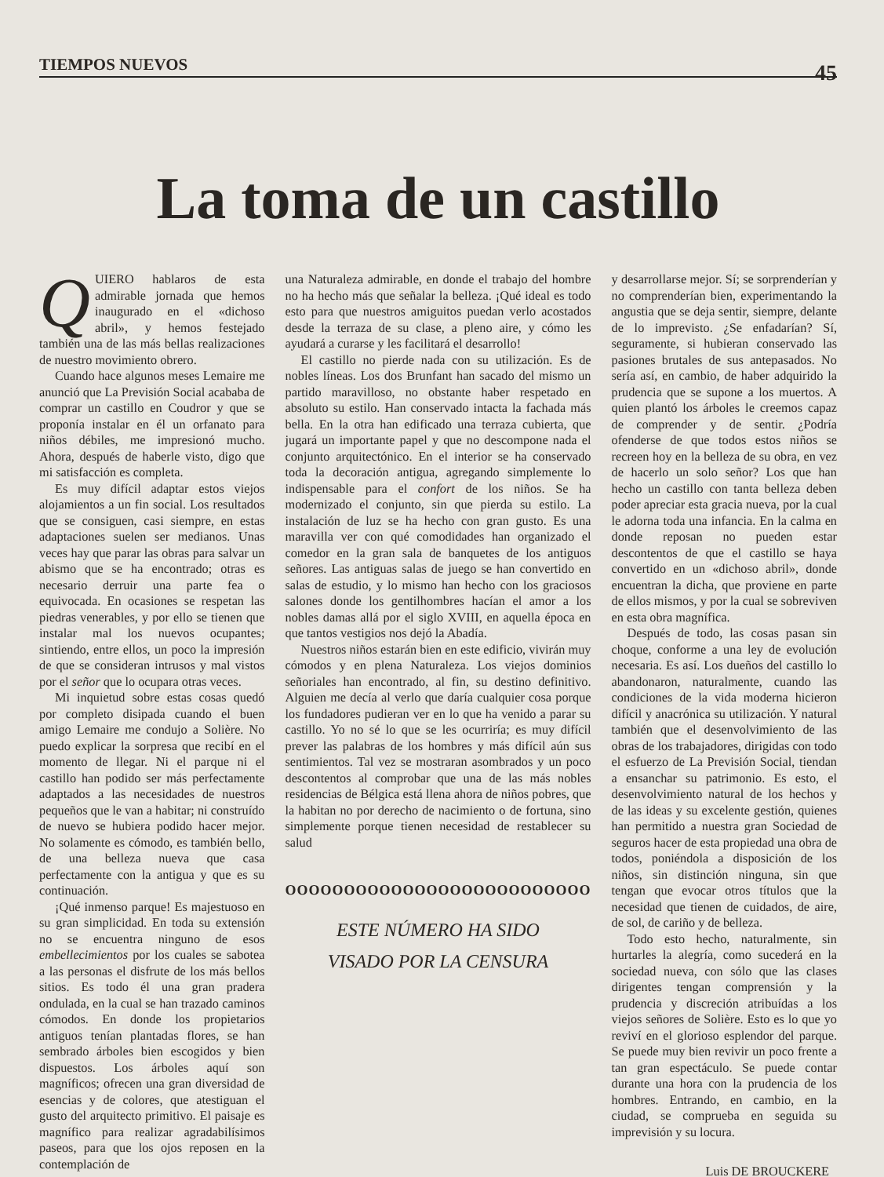TIEMPOS NUEVOS 45
La toma de un castillo
QUIERO hablaros de esta admirable jornada que hemos inaugurado en el «dichoso abril», y hemos festejado también una de las más bellas realizaciones de nuestro movimiento obrero.
Cuando hace algunos meses Lemaire me anunció que La Previsión Social acababa de comprar un castillo en Coudror y que se proponía instalar en él un orfanato para niños débiles, me impresionó mucho. Ahora, después de haberle visto, digo que mi satisfacción es completa.
Es muy difícil adaptar estos viejos alojamientos a un fin social. Los resultados que se consiguen, casi siempre, en estas adaptaciones suelen ser medianos. Unas veces hay que parar las obras para salvar un abismo que se ha encontrado; otras es necesario derruir una parte fea o equivocada. En ocasiones se respetan las piedras venerables, y por ello se tienen que instalar mal los nuevos ocupantes; sintiendo, entre ellos, un poco la impresión de que se consideran intrusos y mal vistos por el señor que lo ocupara otras veces.
Mi inquietud sobre estas cosas quedó por completo disipada cuando el buen amigo Lemaire me condujo a Solière. No puedo explicar la sorpresa que recibí en el momento de llegar. Ni el parque ni el castillo han podido ser más perfectamente adaptados a las necesidades de nuestros pequeños que le van a habitar; ni construído de nuevo se hubiera podido hacer mejor. No solamente es cómodo, es también bello, de una belleza nueva que casa perfectamente con la antigua y que es su continuación.
¡Qué inmenso parque! Es majestuoso en su gran simplicidad. En toda su extensión no se encuentra ninguno de esos embellecimientos por los cuales se sabotea a las personas el disfrute de los más bellos sitios. Es todo él una gran pradera ondulada, en la cual se han trazado caminos cómodos. En donde los propietarios antiguos tenían plantadas flores, se han sembrado árboles bien escogidos y bien dispuestos. Los árboles aquí son magníficos; ofrecen una gran diversidad de esencias y de colores, que atestiguan el gusto del arquitecto primitivo. El paisaje es magnífico para realizar agradabilísimos paseos, para que los ojos reposen en la contemplación de
una Naturaleza admirable, en donde el trabajo del hombre no ha hecho más que señalar la belleza. ¡Qué ideal es todo esto para que nuestros amiguitos puedan verlo acostados desde la terraza de su clase, a pleno aire, y cómo les ayudará a curarse y les facilitará el desarrollo!
El castillo no pierde nada con su utilización. Es de nobles líneas. Los dos Brunfant han sacado del mismo un partido maravilloso, no obstante haber respetado en absoluto su estilo. Han conservado intacta la fachada más bella. En la otra han edificado una terraza cubierta, que jugará un importante papel y que no descompone nada el conjunto arquitectónico. En el interior se ha conservado toda la decoración antigua, agregando simplemente lo indispensable para el confort de los niños. Se ha modernizado el conjunto, sin que pierda su estilo. La instalación de luz se ha hecho con gran gusto. Es una maravilla ver con qué comodidades han organizado el comedor en la gran sala de banquetes de los antiguos señores. Las antiguas salas de juego se han convertido en salas de estudio, y lo mismo han hecho con los graciosos salones donde los gentilhombres hacían el amor a los nobles damas allá por el siglo XVIII, en aquella época en que tantos vestigios nos dejó la Abadía.
Nuestros niños estarán bien en este edificio, vivirán muy cómodos y en plena Naturaleza. Los viejos dominios señoriales han encontrado, al fin, su destino definitivo. Alguien me decía al verlo que daría cualquier cosa porque los fundadores pudieran ver en lo que ha venido a parar su castillo. Yo no sé lo que se les ocurriría; es muy difícil prever las palabras de los hombres y más difícil aún sus sentimientos. Tal vez se mostraran asombrados y un poco descontentos al comprobar que una de las más nobles residencias de Bélgica está llena ahora de niños pobres, que la habitan no por derecho de nacimiento o de fortuna, sino simplemente porque tienen necesidad de restablecer su salud
OOOOOOOOOOOOOOOOOOOOOOOOOO
ESTE NÚMERO HA SIDO
VISADO POR LA CENSURA
y desarrollarse mejor. Sí; se sorprenderían y no comprenderían bien, experimentando la angustia que se deja sentir, siempre, delante de lo imprevisto. ¿Se enfadarían? Sí, seguramente, si hubieran conservado las pasiones brutales de sus antepasados. No sería así, en cambio, de haber adquirido la prudencia que se supone a los muertos. A quien plantó los árboles le creemos capaz de comprender y de sentir. ¿Podría ofenderse de que todos estos niños se recreen hoy en la belleza de su obra, en vez de hacerlo un solo señor? Los que han hecho un castillo con tanta belleza deben poder apreciar esta gracia nueva, por la cual le adorna toda una infancia. En la calma en donde reposan no pueden estar descontentos de que el castillo se haya convertido en un «dichoso abril», donde encuentran la dicha, que proviene en parte de ellos mismos, y por la cual se sobreviven en esta obra magnífica.
Después de todo, las cosas pasan sin choque, conforme a una ley de evolución necesaria. Es así. Los dueños del castillo lo abandonaron, naturalmente, cuando las condiciones de la vida moderna hicieron difícil y anacrónica su utilización. Y natural también que el desenvolvimiento de las obras de los trabajadores, dirigidas con todo el esfuerzo de La Previsión Social, tiendan a ensanchar su patrimonio. Es esto, el desenvolvimiento natural de los hechos y de las ideas y su excelente gestión, quienes han permitido a nuestra gran Sociedad de seguros hacer de esta propiedad una obra de todos, poniéndola a disposición de los niños, sin distinción ninguna, sin que tengan que evocar otros títulos que la necesidad que tienen de cuidados, de aire, de sol, de cariño y de belleza.
Todo esto hecho, naturalmente, sin hurtarles la alegría, como sucederá en la sociedad nueva, con sólo que las clases dirigentes tengan comprensión y la prudencia y discreción atribuídas a los viejos señores de Solière. Esto es lo que yo reviví en el glorioso esplendor del parque. Se puede muy bien revivir un poco frente a tan gran espectáculo. Se puede contar durante una hora con la prudencia de los hombres. Entrando, en cambio, en la ciudad, se comprueba en seguida su imprevisión y su locura.
Luis DE BROUCKERE